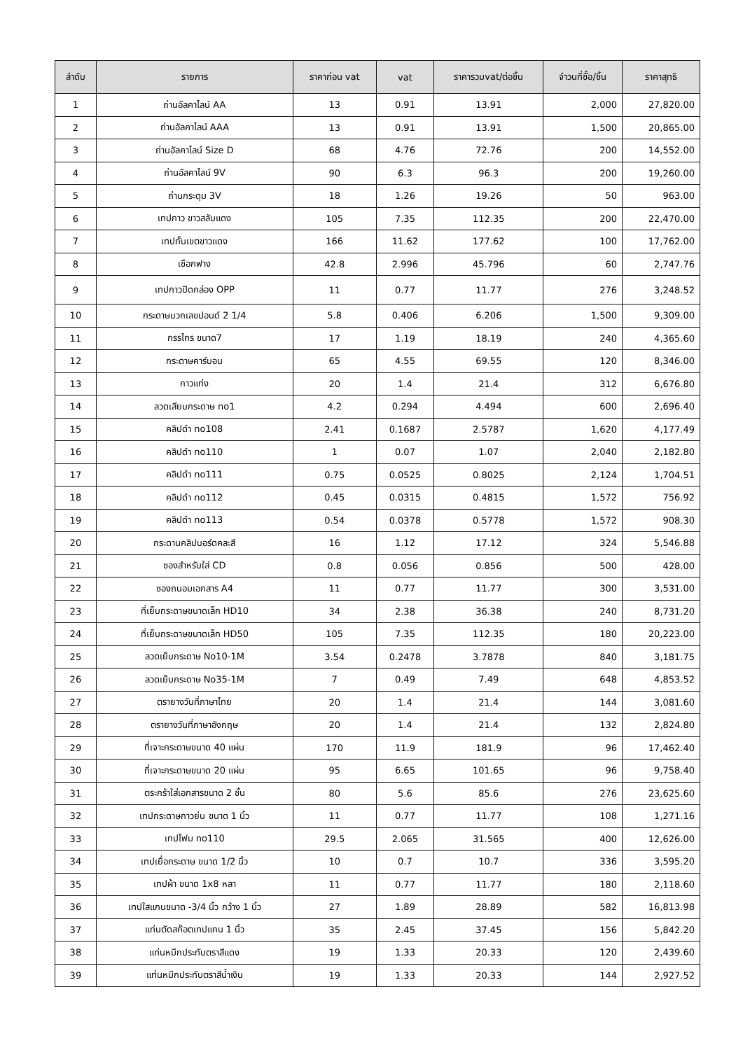| ลำดับ | รายการ | ราคาก่อน vat | vat | ราคารวมvat/ต่อชิ้น | จำวนที่ซื้อ/ชิ้น | ราคาสุทธิ |
| --- | --- | --- | --- | --- | --- | --- |
| 1 | ถ่านอัลคาไลน์ AA | 13 | 0.91 | 13.91 | 2,000 | 27,820.00 |
| 2 | ถ่านอัลคาไลน์ AAA | 13 | 0.91 | 13.91 | 1,500 | 20,865.00 |
| 3 | ถ่านอัลคาไลน์ Size D | 68 | 4.76 | 72.76 | 200 | 14,552.00 |
| 4 | ถ่านอัลคาไลน์ 9V | 90 | 6.3 | 96.3 | 200 | 19,260.00 |
| 5 | ถ่านกระดุม 3V | 18 | 1.26 | 19.26 | 50 | 963.00 |
| 6 | เทปกาว ขาวสลับแดง | 105 | 7.35 | 112.35 | 200 | 22,470.00 |
| 7 | เทปกั้นเขตขาวแดง | 166 | 11.62 | 177.62 | 100 | 17,762.00 |
| 8 | เชือกฟาง | 42.8 | 2.996 | 45.796 | 60 | 2,747.76 |
| 9 | เทปกาวปิดกล่อง OPP | 11 | 0.77 | 11.77 | 276 | 3,248.52 |
| 10 | กระดาษบวกเลขปอนด์ 2 1/4 | 5.8 | 0.406 | 6.206 | 1,500 | 9,309.00 |
| 11 | กรรไกร ขนาด7 | 17 | 1.19 | 18.19 | 240 | 4,365.60 |
| 12 | กระดาษคาร์บอน | 65 | 4.55 | 69.55 | 120 | 8,346.00 |
| 13 | กาวแท่ง | 20 | 1.4 | 21.4 | 312 | 6,676.80 |
| 14 | ลวดเสียบกระดาษ no1 | 4.2 | 0.294 | 4.494 | 600 | 2,696.40 |
| 15 | คลิปดำ no108 | 2.41 | 0.1687 | 2.5787 | 1,620 | 4,177.49 |
| 16 | คลิปดำ no110 | 1 | 0.07 | 1.07 | 2,040 | 2,182.80 |
| 17 | คลิปดำ no111 | 0.75 | 0.0525 | 0.8025 | 2,124 | 1,704.51 |
| 18 | คลิปดำ no112 | 0.45 | 0.0315 | 0.4815 | 1,572 | 756.92 |
| 19 | คลิปดำ no113 | 0.54 | 0.0378 | 0.5778 | 1,572 | 908.30 |
| 20 | กระดานคลิปบอร์ดคละสี | 16 | 1.12 | 17.12 | 324 | 5,546.88 |
| 21 | ซองสำหรับใส่ CD | 0.8 | 0.056 | 0.856 | 500 | 428.00 |
| 22 | ซองถนอมเอกสาร A4 | 11 | 0.77 | 11.77 | 300 | 3,531.00 |
| 23 | ที่เย็บกระดาษขนาดเล็ก HD10 | 34 | 2.38 | 36.38 | 240 | 8,731.20 |
| 24 | ที่เย็บกระดาษขนาดเล็ก HD50 | 105 | 7.35 | 112.35 | 180 | 20,223.00 |
| 25 | ลวดเย็บกระดาษ No10-1M | 3.54 | 0.2478 | 3.7878 | 840 | 3,181.75 |
| 26 | ลวดเย็บกระดาษ No35-1M | 7 | 0.49 | 7.49 | 648 | 4,853.52 |
| 27 | ตรายางวันที่ภาษาไทย | 20 | 1.4 | 21.4 | 144 | 3,081.60 |
| 28 | ตรายางวันที่ภาษาอังกฤษ | 20 | 1.4 | 21.4 | 132 | 2,824.80 |
| 29 | ที่เจาะกระดาษขนาด 40 แผ่น | 170 | 11.9 | 181.9 | 96 | 17,462.40 |
| 30 | ที่เจาะกระดาษขนาด 20 แผ่น | 95 | 6.65 | 101.65 | 96 | 9,758.40 |
| 31 | ตระกร้าใส่เอกสารขนาด 2 ชั้น | 80 | 5.6 | 85.6 | 276 | 23,625.60 |
| 32 | เทปกระดาษกาวย่น ขนาด 1 นิ้ว | 11 | 0.77 | 11.77 | 108 | 1,271.16 |
| 33 | เทปโฟม no110 | 29.5 | 2.065 | 31.565 | 400 | 12,626.00 |
| 34 | เทปเยื่อกระดาษ ขนาด 1/2 นิ้ว | 10 | 0.7 | 10.7 | 336 | 3,595.20 |
| 35 | เทปผ้า ขนาด 1x8 หลา | 11 | 0.77 | 11.77 | 180 | 2,118.60 |
| 36 | เทปใสแกนขนาด -3/4 นิ้ว กว้าง 1 นิ้ว | 27 | 1.89 | 28.89 | 582 | 16,813.98 |
| 37 | แท่นตัดสก๊อตเทปแกน 1 นิ้ว | 35 | 2.45 | 37.45 | 156 | 5,842.20 |
| 38 | แท่นหมึกประทับตราสีแดง | 19 | 1.33 | 20.33 | 120 | 2,439.60 |
| 39 | แท่นหมึกประทับตราสีน้ำเงิน | 19 | 1.33 | 20.33 | 144 | 2,927.52 |